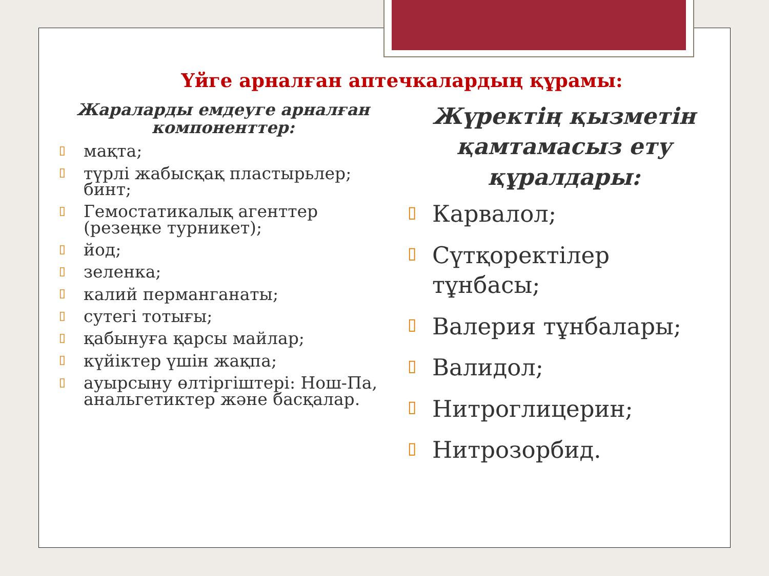Үйге арналған аптечкалардың құрамы:
Жараларды емдеуге арналған компоненттер:
▯ мақта;
▯ түрлі жабысқақ пластырьлер; бинт;
▯ Гемостатикалық агенттер (резеңке турникет);
▯ йод;
▯ зеленка;
▯ калий перманганаты;
▯ сутегі тотығы;
▯ қабынуға қарсы майлар;
▯ күйіктер үшін жақпа;
▯ ауырсыну өлтіргіштері: Нош-Па, анальгетиктер және басқалар.
Жүректің қызметін қамтамасыз ету құралдары:
▯ Карвалол;
▯ Сүтқоректілер тұнбасы;
▯ Валерия тұнбалары;
▯ Валидол;
▯ Нитроглицерин;
▯ Нитрозорбид.